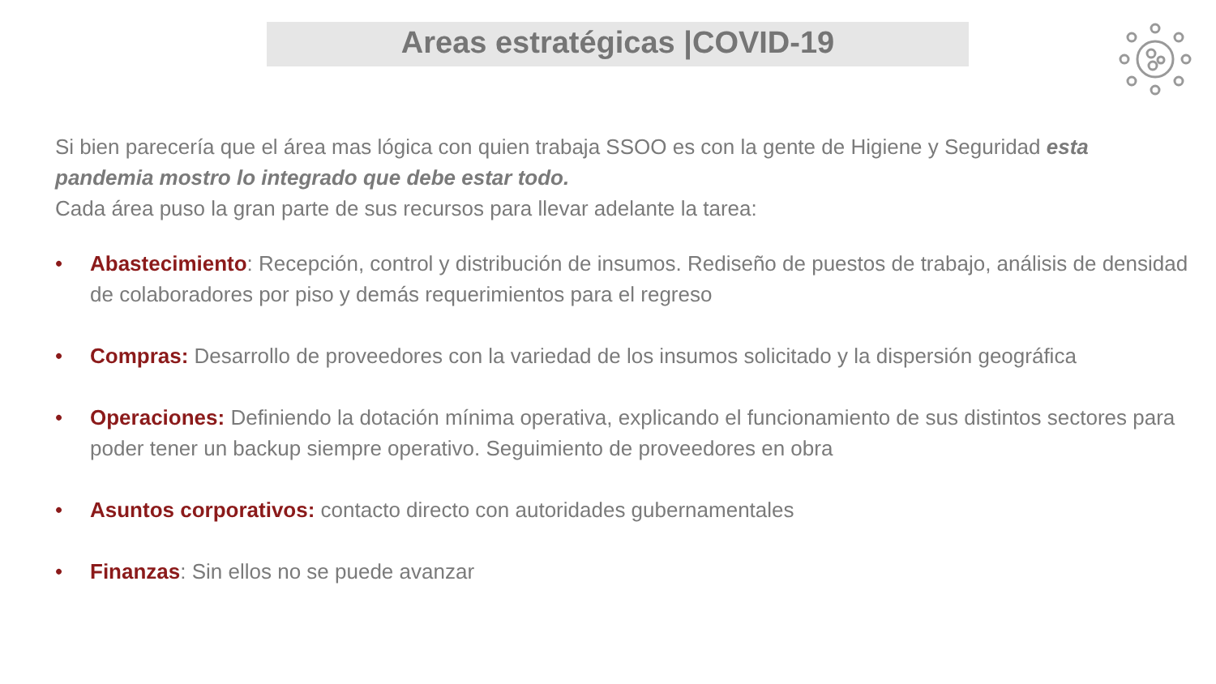Areas estratégicas |COVID-19
Si bien parecería que el área mas lógica con quien trabaja SSOO es con la gente de Higiene y Seguridad esta pandemia mostro lo integrado que debe estar todo.
Cada área puso la gran parte de sus recursos para llevar adelante la tarea:
• Abastecimiento: Recepción, control y distribución de insumos. Rediseño de puestos de trabajo, análisis de densidad de colaboradores por piso y demás requerimientos para el regreso
• Compras: Desarrollo de proveedores con la variedad de los insumos solicitado y la dispersión geográfica
• Operaciones: Definiendo la dotación mínima operativa, explicando el funcionamiento de sus distintos sectores para poder tener un backup siempre operativo. Seguimiento de proveedores en obra
• Asuntos corporativos: contacto directo con autoridades gubernamentales
• Finanzas: Sin ellos no se puede avanzar